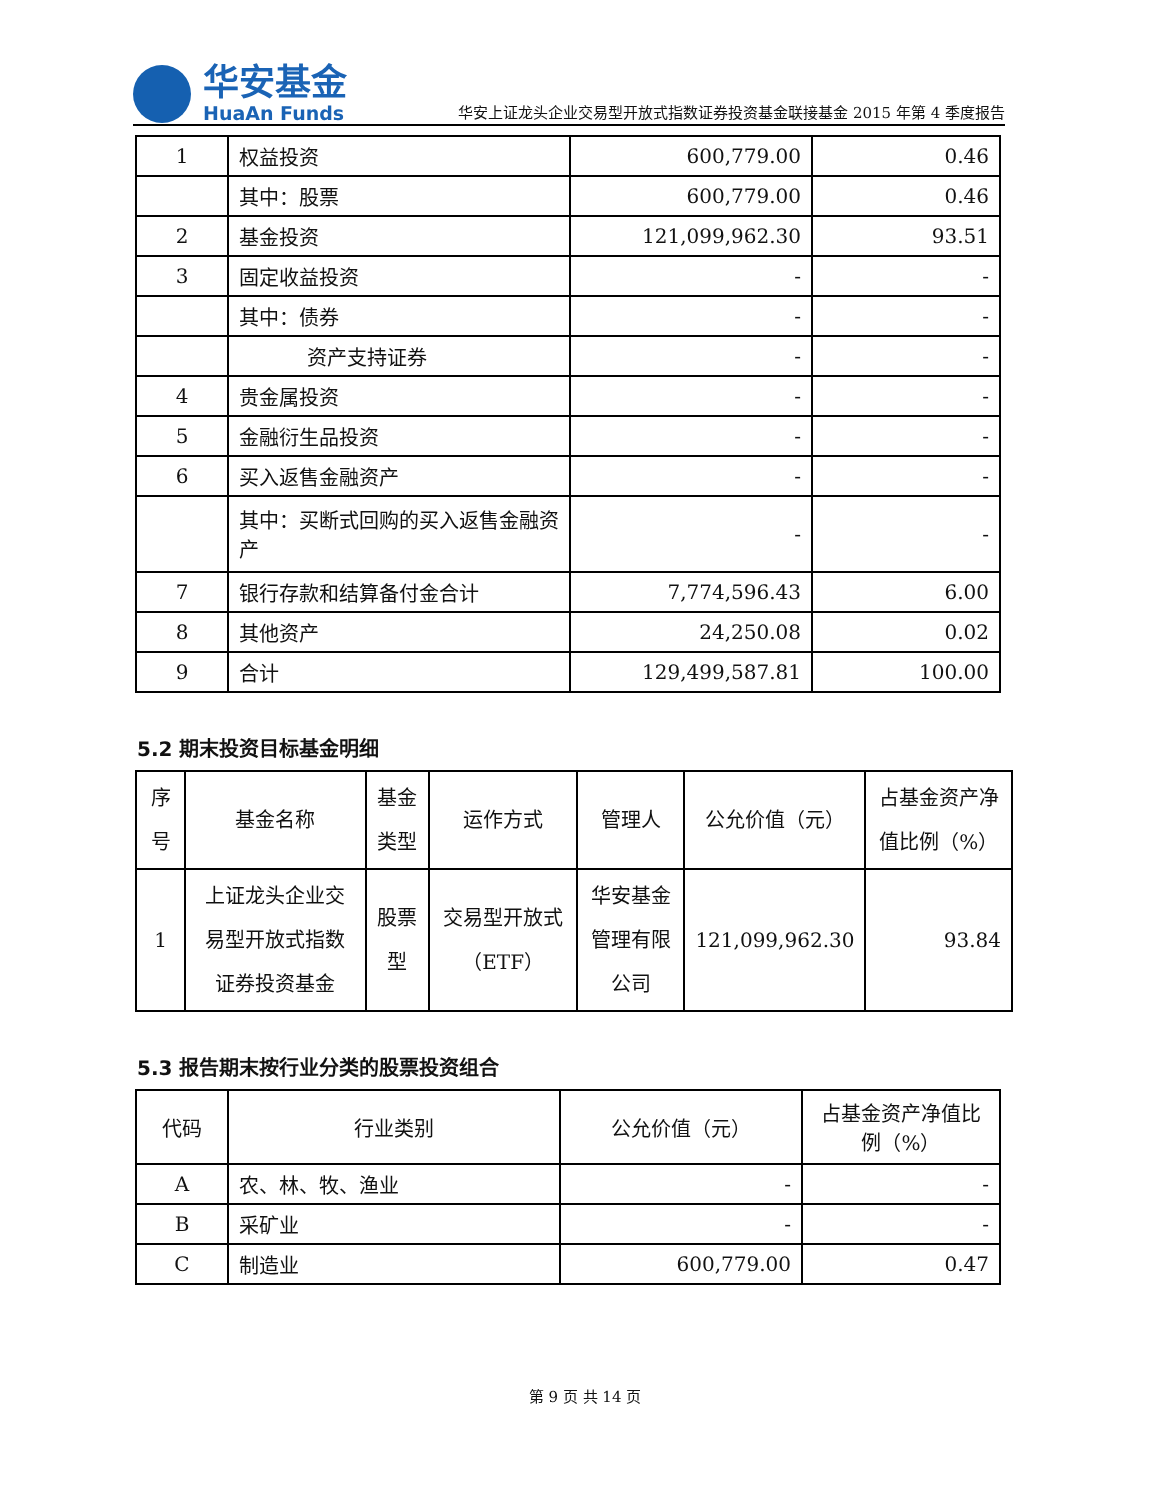华安基金
HuaAn Funds
华安上证龙头企业交易型开放式指数证券投资基金联接基金 2015 年第 4 季度报告
| 1 | 权益投资 | 600,779.00 | 0.46 |
| | 其中：股票 | 600,779.00 | 0.46 |
| 2 | 基金投资 | 121,099,962.30 | 93.51 |
| 3 | 固定收益投资 | - | - |
| | 其中：债券 | - | - |
| | 资产支持证券 | - | - |
| 4 | 贵金属投资 | - | - |
| 5 | 金融衍生品投资 | - | - |
| 6 | 买入返售金融资产 | - | - |
| | 其中：买断式回购的买入返售金融资产 | - | - |
| 7 | 银行存款和结算备付金合计 | 7,774,596.43 | 6.00 |
| 8 | 其他资产 | 24,250.08 | 0.02 |
| 9 | 合计 | 129,499,587.81 | 100.00 |
5.2 期末投资目标基金明细
| 序号 | 基金名称 | 基金类型 | 运作方式 | 管理人 | 公允价值（元） | 占基金资产净值比例（%） |
| --- | --- | --- | --- | --- | --- | --- |
| 1 | 上证龙头企业交易型开放式指数证券投资基金 | 股票型 | 交易型开放式（ETF） | 华安基金管理有限公司 | 121,099,962.30 | 93.84 |
5.3 报告期末按行业分类的股票投资组合
| 代码 | 行业类别 | 公允价值（元） | 占基金资产净值比例（%） |
| --- | --- | --- | --- |
| A | 农、林、牧、渔业 | - | - |
| B | 采矿业 | - | - |
| C | 制造业 | 600,779.00 | 0.47 |
第 9 页 共 14 页